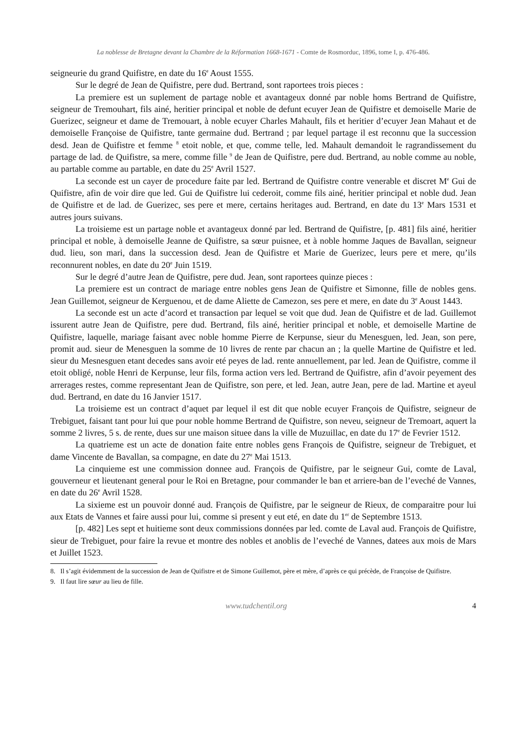La noblesse de Bretagne devant la Chambre de la Réformation 1668-1671 - Comte de Rosmorduc, 1896, tome I, p. 476-486.
seigneurie du grand Quifistre, en date du 16<sup>e</sup> Aoust 1555.
Sur le degré de Jean de Quifistre, pere dud. Bertrand, sont raportees trois pieces :
La premiere est un suplement de partage noble et avantageux donné par noble homs Bertrand de Quifistre, seigneur de Tremouhart, fils ainé, heritier principal et noble de defunt ecuyer Jean de Quifistre et demoiselle Marie de Guerizec, seigneur et dame de Tremouart, à noble ecuyer Charles Mahault, fils et heritier d’ecuyer Jean Mahaut et de demoiselle Françoise de Quifistre, tante germaine dud. Bertrand ; par lequel partage il est reconnu que la succession desd. Jean de Quifistre et femme <sup>8</sup> etoit noble, et que, comme telle, led. Mahault demandoit le ragrandissement du partage de lad. de Quifistre, sa mere, comme fille <sup>9</sup> de Jean de Quifistre, pere dud. Bertrand, au noble comme au noble, au partable comme au partable, en date du 25<sup>e</sup> Avril 1527.
La seconde est un cayer de procedure faite par led. Bertrand de Quifistre contre venerable et discret M<sup>e</sup> Gui de Quifistre, afin de voir dire que led. Gui de Quifistre lui cederoit, comme fils ainé, heritier principal et noble dud. Jean de Quifistre et de lad. de Guerizec, ses pere et mere, certains heritages aud. Bertrand, en date du 13<sup>e</sup> Mars 1531 et autres jours suivans.
La troisieme est un partage noble et avantageux donné par led. Bertrand de Quifistre, [p. 481] fils ainé, heritier principal et noble, à demoiselle Jeanne de Quifistre, sa sœur puisnee, et à noble homme Jaques de Bavallan, seigneur dud. lieu, son mari, dans la succession desd. Jean de Quifistre et Marie de Guerizec, leurs pere et mere, qu’ils reconnurent nobles, en date du 20<sup>e</sup> Juin 1519.
Sur le degré d’autre Jean de Quifistre, pere dud. Jean, sont raportees quinze pieces :
La premiere est un contract de mariage entre nobles gens Jean de Quifistre et Simonne, fille de nobles gens. Jean Guillemot, seigneur de Kerguenou, et de dame Aliette de Camezon, ses pere et mere, en date du 3<sup>e</sup> Aoust 1443.
La seconde est un acte d’acord et transaction par lequel se voit que dud. Jean de Quifistre et de lad. Guillemot issurent autre Jean de Quifistre, pere dud. Bertrand, fils ainé, heritier principal et noble, et demoiselle Martine de Quifistre, laquelle, mariage faisant avec noble homme Pierre de Kerpunse, sieur du Menesguen, led. Jean, son pere, promit aud. sieur de Menesguen la somme de 10 livres de rente par chacun an ; la quelle Martine de Quifistre et led. sieur du Mesnesguen etant decedes sans avoir eté peyes de lad. rente annuellement, par led. Jean de Quifistre, comme il etoit obligé, noble Henri de Kerpunse, leur fils, forma action vers led. Bertrand de Quifistre, afin d’avoir peyement des arrerages restes, comme representant Jean de Quifistre, son pere, et led. Jean, autre Jean, pere de lad. Martine et ayeul dud. Bertrand, en date du 16 Janvier 1517.
La troisieme est un contract d’aquet par lequel il est dit que noble ecuyer François de Quifistre, seigneur de Trebiguet, faisant tant pour lui que pour noble homme Bertrand de Quifistre, son neveu, seigneur de Tremoart, aquert la somme 2 livres, 5 s. de rente, dues sur une maison situee dans la ville de Muzuillac, en date du 17<sup>e</sup> de Fevrier 1512.
La quatrieme est un acte de donation faite entre nobles gens François de Quifistre, seigneur de Trebiguet, et dame Vincente de Bavallan, sa compagne, en date du 27<sup>e</sup> Mai 1513.
La cinquieme est une commission donnee aud. François de Quifistre, par le seigneur Gui, comte de Laval, gouverneur et lieutenant general pour le Roi en Bretagne, pour commander le ban et arriere-ban de l’eveché de Vannes, en date du 26<sup>e</sup> Avril 1528.
La sixieme est un pouvoir donné aud. François de Quifistre, par le seigneur de Rieux, de comparaitre pour lui aux Etats de Vannes et faire aussi pour lui, comme si present y eut eté, en date du 1<sup>er</sup> de Septembre 1513.
[p. 482] Les sept et huitieme sont deux commissions données par led. comte de Laval aud. François de Quifistre, sieur de Trebiguet, pour faire la revue et montre des nobles et anoblis de l’eveché de Vannes, datees aux mois de Mars et Juillet 1523.
8. Il s’agit évidemment de la succession de Jean de Quifistre et de Simone Guillemot, père et mère, d’après ce qui précède, de Françoise de Quifistre.
9. Il faut lire sœur au lieu de fille.
www.tudchentil.org 4